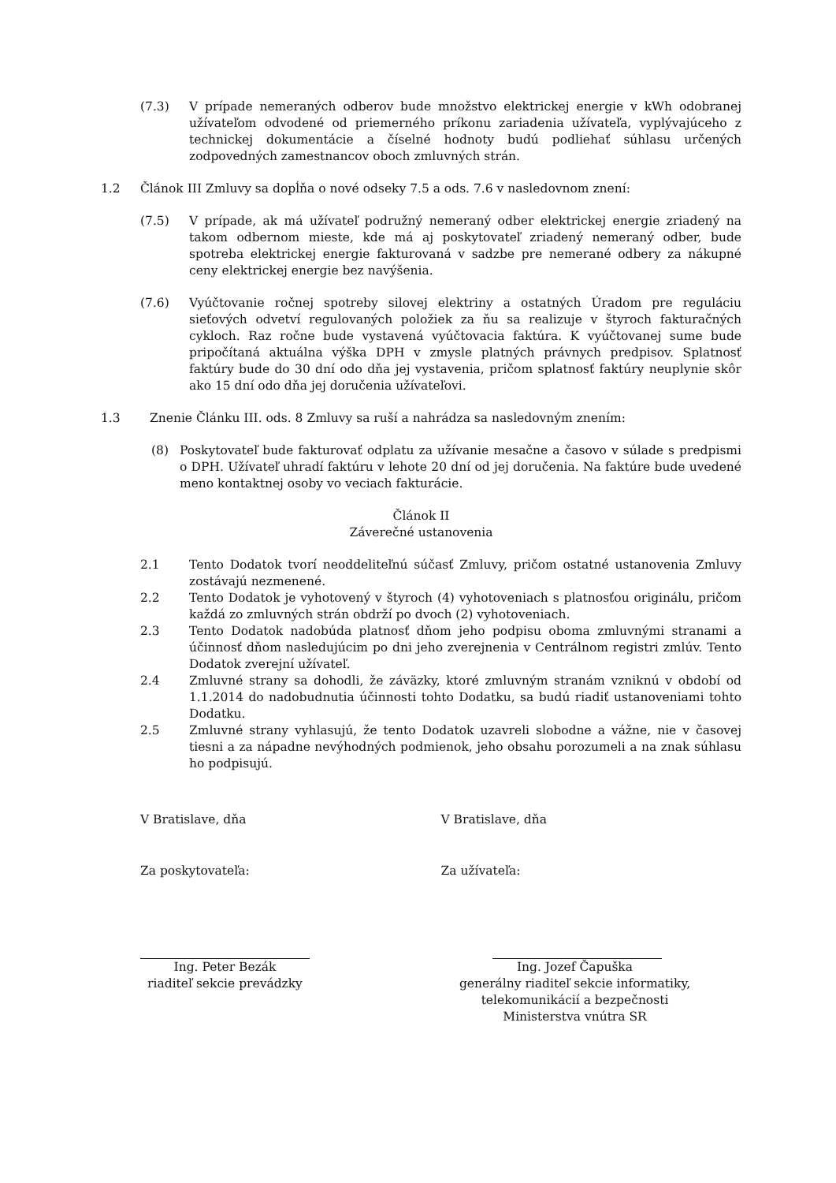(7.3) V prípade nemeraných odberov bude množstvo elektrickej energie v kWh odobranej užívateľom odvodené od priemerného príkonu zariadenia užívateľa, vyplývajúceho z technickej dokumentácie a číselné hodnoty budú podliehať súhlasu určených zodpovedných zamestnancov oboch zmluvných strán.
1.2 Článok III Zmluvy sa dopĺňa o nové odseky 7.5 a ods. 7.6 v nasledovnom znení:
(7.5) V prípade, ak má užívateľ podružný nemeraný odber elektrickej energie zriadený na takom odbernom mieste, kde má aj poskytovateľ zriadený nemeraný odber, bude spotreba elektrickej energie fakturovaná v sadzbe pre nemerané odbery za nákupné ceny elektrickej energie bez navýšenia.
(7.6) Vyúčtovanie ročnej spotreby silovej elektriny a ostatných Úradom pre reguláciu sieťových odvetví regulovaných položiek za ňu sa realizuje v štyroch fakturačných cykloch. Raz ročne bude vystavená vyúčtovacia faktúra. K vyúčtovanej sume bude pripočítaná aktuálna výška DPH v zmysle platných právnych predpisov. Splatnosť faktúry bude do 30 dní odo dňa jej vystavenia, pričom splatnosť faktúry neuplynie skôr ako 15 dní odo dňa jej doručenia užívateľovi.
1.3 Znenie Článku III. ods. 8 Zmluvy sa ruší a nahrádza sa nasledovným znením:
(8) Poskytovateľ bude fakturovať odplatu za užívanie mesačne a časovo v súlade s predpismi o DPH. Užívateľ uhradí faktúru v lehote 20 dní od jej doručenia. Na faktúre bude uvedené meno kontaktnej osoby vo veciach fakturácie.
Článok II
Záverečné ustanovenia
2.1 Tento Dodatok tvorí neoddeliteľnú súčasť Zmluvy, pričom ostatné ustanovenia Zmluvy zostávajú nezmenené.
2.2 Tento Dodatok je vyhotovený v štyroch (4) vyhotoveniach s platnosťou originálu, pričom každá zo zmluvných strán obdrží po dvoch (2) vyhotoveniach.
2.3 Tento Dodatok nadobúda platnosť dňom jeho podpisu oboma zmluvnými stranami a účinnosť dňom nasledujúcim po dni jeho zverejnenia v Centrálnom registri zmlúv. Tento Dodatok zverejní užívateľ.
2.4 Zmluvné strany sa dohodli, že záväzky, ktoré zmluvným stranám vzniknú v období od 1.1.2014 do nadobudnutia účinnosti tohto Dodatku, sa budú riadiť ustanoveniami tohto Dodatku.
2.5 Zmluvné strany vyhlasujú, že tento Dodatok uzavreli slobodne a vážne, nie v časovej tiesni a za nápadne nevýhodných podmienok, jeho obsahu porozumeli a na znak súhlasu ho podpisujú.
V Bratislave, dňa V Bratislave, dňa
Za poskytovateľa: Za užívateľa:
Ing. Peter Bezák
riaditeľ sekcie prevádzky
Ing. Jozef Čapuška
generálny riaditeľ sekcie informatiky,
telekomunikácií a bezpečnosti
Ministerstva vnútra SR